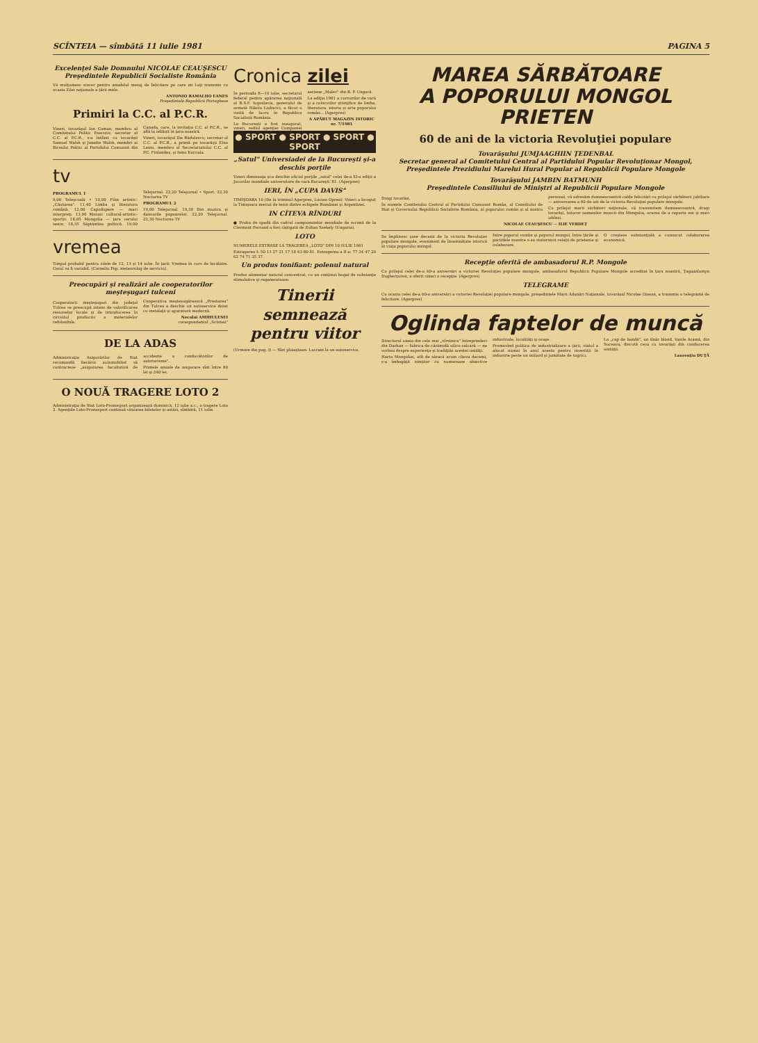SCÎNTEIA — sîmbătă 11 iulie 1981 PAGINA 5
Excelenţei Sale Domnului NICOLAE CEAUŞESCU
Preşedintele Republicii Socialiste România
Vă mulţumesc sincer pentru amabilul mesaj de felicitare pe care mi l-aţi transmis cu ocazia Zilei naţionale a ţării mele.
ANTONIO RAMALHO EANES
Preşedintele Republicii Portugheze
Primiri la C.C. al P.C.R.
Vineri, tovarăşul Ion Coman, membru al Comitetului Politic Executiv, secretar al C.C. al P.C.R., s-a întîlnit cu tovarăşii Samuel Walsh şi Janette Walsh, membri ai Biroului Politic al Partidului Comunist din Canada, care, la invitaţia C.C. al P.C.R., se află la odihnă în ţara noastră.
Vineri, tovarăşul Ilie Rădulescu, secretar al C.C. al P.C.R., a primit pe tovarăşii Elno Leino, membru al Secretariatului C.C. al P.C. Finlandez, şi Ismo Kuiviala.
tv
PROGRAMUL 1
9,00 Teleşcoală • 10,00 Film artistic: „Căutarea". 11,40 Limba şi literatura română. 12,00 Capodopere — mari interpreţi. 13,00 Mozaic cultural-artistic-sportiv. 18,05 Mongolia — ţara cerului senin. 18,35 Săptămîna politică. 19,00 Telejurnal. 22,20 Telejurnal • Sport. 22,30 Nocturna TV
PROGRAMUL 2
19,00 Telejurnal. 19,30 Din muzica şi dansurile popoarelor. 22,20 Telejurnal. 22,30 Nocturna TV
vremea
Timpul probabil pentru zilele de 12, 13 şi 14 iulie. În ţară: Vremea în curs de încălzire. Cerul va fi variabil. (Corneliu Pop, meteorolog de serviciu).
Preocupări şi realizări ale cooperatorilor meşteşugari tulceni
Cooperatorii meşteşugari din judeţul Tulcea se preocupă intens de valorificarea resurselor locale şi de introducerea în circuitul productiv a materialelor refolosibile.
Cooperativa meşteşugărească „Prestarea" din Tulcea a deschis un autoservice dotat cu instalaţii şi aparatură modernă.
Neculai AMIHULESEI
corespondentul „Scînteii"
DE LA ADAS
Administraţia Asigurărilor de Stat recomandă fiecărui automobilist să contracteze „asigurarea facultativă de accidente a conducătorilor de autoturisme".
Primele anuale de asigurare sînt între 80 lei şi 240 lei.
O NOUĂ TRAGERE LOTO 2
Administraţia de Stat Loto-Pronosport organizează duminică, 12 iulie a.c., o tragere Loto 2. Agenţiile Loto-Pronosport continuă vînzarea biletelor şi astăzi, sîmbătă, 11 iulie.
Cronica zilei
În perioada 8—10 iulie, secretarul federal pentru apărarea naţională al R.S.F. Iugoslavia, generalul de armată Nikola Liubicici, a făcut o vizită de lucru în Republica Socialistă România.
La Bucureşti a fost inaugurat, vineri, sediul agenţiei Companiei aeriene „Malev" din R. P. Ungară.
La ediţia 1981 a cursurilor de vară şi a colocviilor ştiinţifice de limba, literatura, istoria şi arta poporului român... (Agerpres)
A APĂRUT MAGAZIN ISTORIC nr. 7/1981
● SPORT ● SPORT ● SPORT ● SPORT
„Satul" Universiadei de la Bucureşti şi-a deschis porţile
Vineri dimineaţa şi-a deschis oficial porţile „satul" celei de-a XI-a ediţii a Jocurilor mondiale universitare de vară Bucureşti '81. (Agerpres)
IERI, ÎN „CUPA DAVIS"
TIMIŞOARA 10 (De la trimisul Agerpres, Lucian Oprea): Vineri a început la Timişoara meciul de tenis dintre echipele României şi Argentinei.
IN CÎTEVA RÎNDURI
● Proba de spadă din cadrul campionatelor mondiale de scrimă de la Clermont Ferrand a fost cîştigată de Zoltan Szekely (Ungaria).
LOTO
NUMERELE EXTRASE LA TRAGEREA „LOTO" DIN 10 IULIE 1981
Extragerea I: 50 13 27 21 17 18 63 80 81. Extragerea a II-a: 77 34 47 20 62 74 71 35 37.
Un produs tonifiant: polenul natural
Produs alimentar natural concentrat, cu un conţinut bogat de substanţe stimulative şi regeneratoare.
Tinerii semnează pentru viitor
(Urmare din pag. I) — Sînt ploieştean. Lucram la un autoservice.
MAREA SĂRBĂTOARE
A POPORULUI MONGOL PRIETEN
60 de ani de la victoria Revoluţiei populare
Tovarăşului JUMJAAGHIIN ŢEDENBAL
Secretar general al Comitetului Central al Partidului Popular Revoluţionar Mongol, Preşedintele Prezidiului Marelui Hural Popular al Republicii Populare Mongole
Tovarăşului JAMBIN BATMUNH
Preşedintele Consiliului de Miniştri al Republicii Populare Mongole
Dragi tovarăşi,
În numele Comitetului Central al Partidului Comunist Român, al Consiliului de Stat şi Guvernului Republicii Socialiste România, al poporului român şi al nostru personal, vă adresăm dumneavoastră calde felicitări cu prilejul sărbătorii jubiliare — aniversarea a 60 de ani de la victoria Revoluţiei populare mongole.
Cu prilejul marii sărbători naţionale, vă transmitem dumneavoastră, dragi tovarăşi, tuturor oamenilor muncii din Mongolia, urarea de a repurta noi şi mari izbînzi.
NICOLAE CEAUŞESCU — ILIE VERDEŢ
Se împlinesc şase decenii de la victoria Revoluţiei populare mongole, eveniment de însemnătate istorică în viaţa poporului mongol.
Intre poporul român şi poporul mongol, între ţările şi partidele noastre s-au statornicit relaţii de prietenie şi colaborare.
O creştere substanţială a cunoscut colaborarea economică.
Recepţie oferită de ambasadorul R.P. Mongole
Cu prilejul celei de-a 60-a aniversări a victoriei Revoluţiei populare mongole, ambasadorul Republicii Populare Mongole acreditat în ţara noastră, Ţagaanlamyn Dugherşuren, a oferit vineri o recepţie. (Agerpres)
TELEGRAME
Cu ocazia celei de-a 60-a aniversări a victoriei Revoluţiei populare mongole, preşedintele Marii Adunări Naţionale, tovarăşul Nicolae Giosan, a transmis o telegramă de felicitare. (Agerpres)
Oglinda faptelor de muncă
Directorul uneia din cele mai „vîrstnice" întreprinderi din Darhan — fabrica de cărămidă silico-calcară — ne vorbea despre experienţa şi tradiţiile acestei unităţi.
Harta Mongoliei, atît de săracă acum cîteva decenii, s-a îmbogăţit simţitor cu numeroase obiective industriale, localităţi şi oraşe.
Promovînd politica de industrializare a ţării, statul a alocat numai în anul acesta pentru investiţii în industrie peste un miliard şi jumătate de tugrici.
La „cap de bandă", un tînăr blond, Vasile Aramă, din Suceava, discută ceva cu tovarăşii din conducerea unităţii.
Laurenţiu DUŢĂ